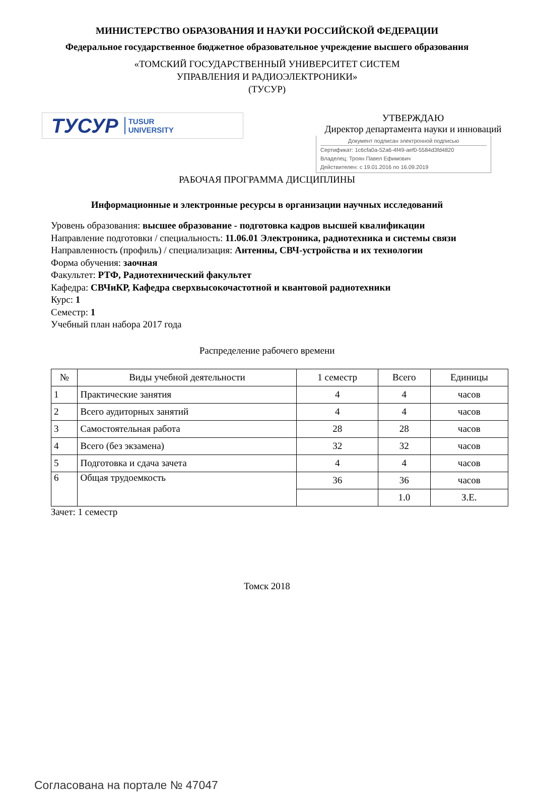МИНИСТЕРСТВО ОБРАЗОВАНИЯ И НАУКИ РОССИЙСКОЙ ФЕДЕРАЦИИ
Федеральное государственное бюджетное образовательное учреждение высшего образования
«ТОМСКИЙ ГОСУДАРСТВЕННЫЙ УНИВЕРСИТЕТ СИСТЕМ
УПРАВЛЕНИЯ И РАДИОЭЛЕКТРОНИКИ»
(ТУСУР)
ТУСУР TUSUR
UNIVERSITY
УТВЕРЖДАЮ
Директор департамента науки и инноваций
Документ подписан электронной подписью
Сертификат: 1c6cfa0a-52a6-4f49-aef0-5584d3fd4820
Владелец: Троян Павел Ефимович
Действителен: с 19.01.2016 по 16.09.2019
РАБОЧАЯ ПРОГРАММА ДИСЦИПЛИНЫ
Информационные и электронные ресурсы в организации научных исследований
Уровень образования: высшее образование - подготовка кадров высшей квалификации
Направление подготовки / специальность: 11.06.01 Электроника, радиотехника и системы связи
Направленность (профиль) / специализация: Антенны, СВЧ-устройства и их технологии
Форма обучения: заочная
Факультет: РТФ, Радиотехнический факультет
Кафедра: СВЧиКР, Кафедра сверхвысокочастотной и квантовой радиотехники
Курс: 1
Семестр: 1
Учебный план набора 2017 года
Распределение рабочего времени
| № | Виды учебной деятельности | 1 семестр | Всего | Единицы |
| --- | --- | --- | --- | --- |
| 1 | Практические занятия | 4 | 4 | часов |
| 2 | Всего аудиторных занятий | 4 | 4 | часов |
| 3 | Самостоятельная работа | 28 | 28 | часов |
| 4 | Всего (без экзамена) | 32 | 32 | часов |
| 5 | Подготовка и сдача зачета | 4 | 4 | часов |
| 6 | Общая трудоемкость | 36 | 36 | часов |
| | | | 1.0 | З.Е. |
Зачет: 1 семестр
Томск 2018
Согласована на портале № 47047